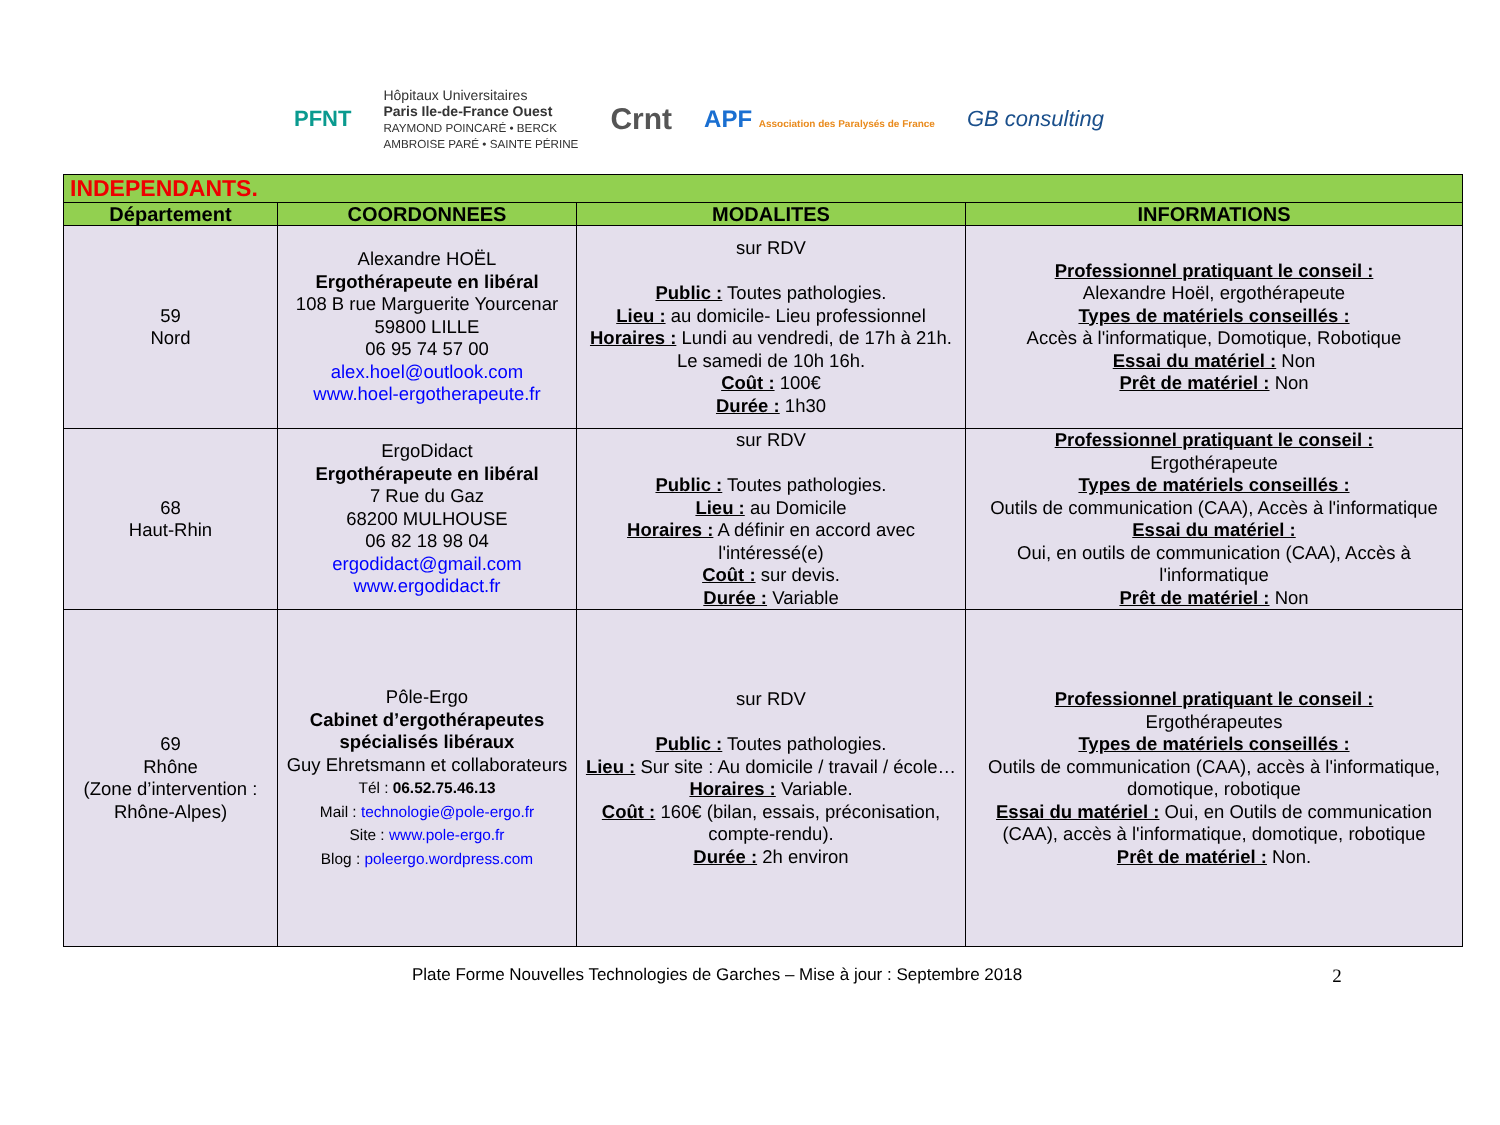PFNT
Hôpitaux Universitaires
Paris Ile-de-France Ouest
RAYMOND POINCARÉ • BERCK
AMBROISE PARÉ • SAINTE PÉRINE
Crnt
APF Association des Paralysés de France
GB consulting
| INDEPENDANTS. | | | |
| Département | COORDONNEES | MODALITES | INFORMATIONS |
| 59 Nord | Alexandre HOËL Ergothérapeute en libéral 108 B rue Marguerite Yourcenar 59800 LILLE 06 95 74 57 00 alex.hoel@outlook.com www.hoel-ergotherapeute.fr | sur RDV Public : Toutes pathologies. Lieu : au domicile- Lieu professionnel Horaires : Lundi au vendredi, de 17h à 21h. Le samedi de 10h 16h. Coût : 100€ Durée : 1h30 | Professionnel pratiquant le conseil : Alexandre Hoël, ergothérapeute Types de matériels conseillés : Accès à l'informatique, Domotique, Robotique Essai du matériel : Non Prêt de matériel : Non |
| 68 Haut-Rhin | ErgoDidact Ergothérapeute en libéral 7 Rue du Gaz 68200 MULHOUSE 06 82 18 98 04 ergodidact@gmail.com www.ergodidact.fr | sur RDV Public : Toutes pathologies. Lieu : au Domicile Horaires : A définir en accord avec l'intéressé(e) Coût : sur devis. Durée : Variable | Professionnel pratiquant le conseil : Ergothérapeute Types de matériels conseillés : Outils de communication (CAA), Accès à l'informatique Essai du matériel : Oui, en outils de communication (CAA), Accès à l'informatique Prêt de matériel : Non |
| 69 Rhône (Zone d’intervention : Rhône-Alpes) | Pôle-Ergo Cabinet d’ergothérapeutes spécialisés libéraux Guy Ehretsmann et collaborateurs Tél : 06.52.75.46.13 Mail : technologie@pole-ergo.fr Site : www.pole-ergo.fr Blog : poleergo.wordpress.com | sur RDV Public : Toutes pathologies. Lieu : Sur site : Au domicile / travail / école… Horaires : Variable. Coût : 160€ (bilan, essais, préconisation, compte-rendu). Durée : 2h environ | Professionnel pratiquant le conseil : Ergothérapeutes Types de matériels conseillés : Outils de communication (CAA), accès à l'informatique, domotique, robotique Essai du matériel : Oui, en Outils de communication (CAA), accès à l'informatique, domotique, robotique Prêt de matériel : Non. |
Plate Forme Nouvelles Technologies de Garches – Mise à jour : Septembre 2018 2